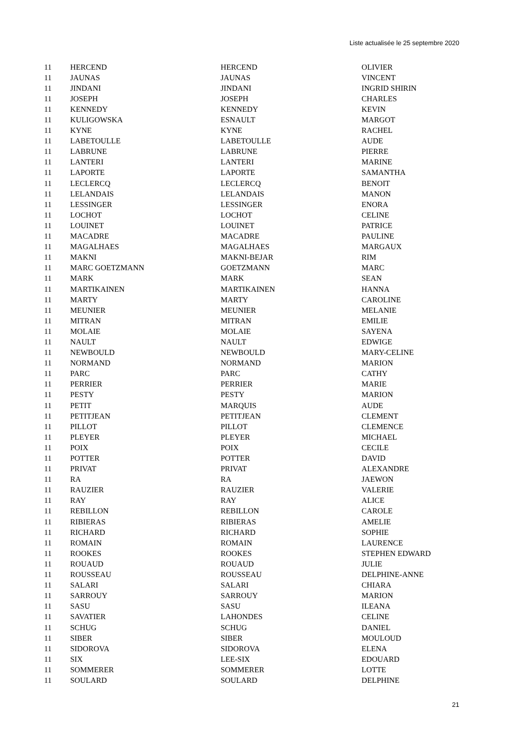Liste actualisée le 25 septembre 2020
| 11 | HERCEND | HERCEND | OLIVIER |
| 11 | JAUNAS | JAUNAS | VINCENT |
| 11 | JINDANI | JINDANI | INGRID SHIRIN |
| 11 | JOSEPH | JOSEPH | CHARLES |
| 11 | KENNEDY | KENNEDY | KEVIN |
| 11 | KULIGOWSKA | ESNAULT | MARGOT |
| 11 | KYNE | KYNE | RACHEL |
| 11 | LABETOULLE | LABETOULLE | AUDE |
| 11 | LABRUNE | LABRUNE | PIERRE |
| 11 | LANTERI | LANTERI | MARINE |
| 11 | LAPORTE | LAPORTE | SAMANTHA |
| 11 | LECLERCQ | LECLERCQ | BENOIT |
| 11 | LELANDAIS | LELANDAIS | MANON |
| 11 | LESSINGER | LESSINGER | ENORA |
| 11 | LOCHOT | LOCHOT | CELINE |
| 11 | LOUINET | LOUINET | PATRICE |
| 11 | MACADRE | MACADRE | PAULINE |
| 11 | MAGALHAES | MAGALHAES | MARGAUX |
| 11 | MAKNI | MAKNI-BEJAR | RIM |
| 11 | MARC GOETZMANN | GOETZMANN | MARC |
| 11 | MARK | MARK | SEAN |
| 11 | MARTIKAINEN | MARTIKAINEN | HANNA |
| 11 | MARTY | MARTY | CAROLINE |
| 11 | MEUNIER | MEUNIER | MELANIE |
| 11 | MITRAN | MITRAN | EMILIE |
| 11 | MOLAIE | MOLAIE | SAYENA |
| 11 | NAULT | NAULT | EDWIGE |
| 11 | NEWBOULD | NEWBOULD | MARY-CELINE |
| 11 | NORMAND | NORMAND | MARION |
| 11 | PARC | PARC | CATHY |
| 11 | PERRIER | PERRIER | MARIE |
| 11 | PESTY | PESTY | MARION |
| 11 | PETIT | MARQUIS | AUDE |
| 11 | PETITJEAN | PETITJEAN | CLEMENT |
| 11 | PILLOT | PILLOT | CLEMENCE |
| 11 | PLEYER | PLEYER | MICHAEL |
| 11 | POIX | POIX | CECILE |
| 11 | POTTER | POTTER | DAVID |
| 11 | PRIVAT | PRIVAT | ALEXANDRE |
| 11 | RA | RA | JAEWON |
| 11 | RAUZIER | RAUZIER | VALERIE |
| 11 | RAY | RAY | ALICE |
| 11 | REBILLON | REBILLON | CAROLE |
| 11 | RIBIERAS | RIBIERAS | AMELIE |
| 11 | RICHARD | RICHARD | SOPHIE |
| 11 | ROMAIN | ROMAIN | LAURENCE |
| 11 | ROOKES | ROOKES | STEPHEN EDWARD |
| 11 | ROUAUD | ROUAUD | JULIE |
| 11 | ROUSSEAU | ROUSSEAU | DELPHINE-ANNE |
| 11 | SALARI | SALARI | CHIARA |
| 11 | SARROUY | SARROUY | MARION |
| 11 | SASU | SASU | ILEANA |
| 11 | SAVATIER | LAHONDES | CELINE |
| 11 | SCHUG | SCHUG | DANIEL |
| 11 | SIBER | SIBER | MOULOUD |
| 11 | SIDOROVA | SIDOROVA | ELENA |
| 11 | SIX | LEE-SIX | EDOUARD |
| 11 | SOMMERER | SOMMERER | LOTTE |
| 11 | SOULARD | SOULARD | DELPHINE |
21